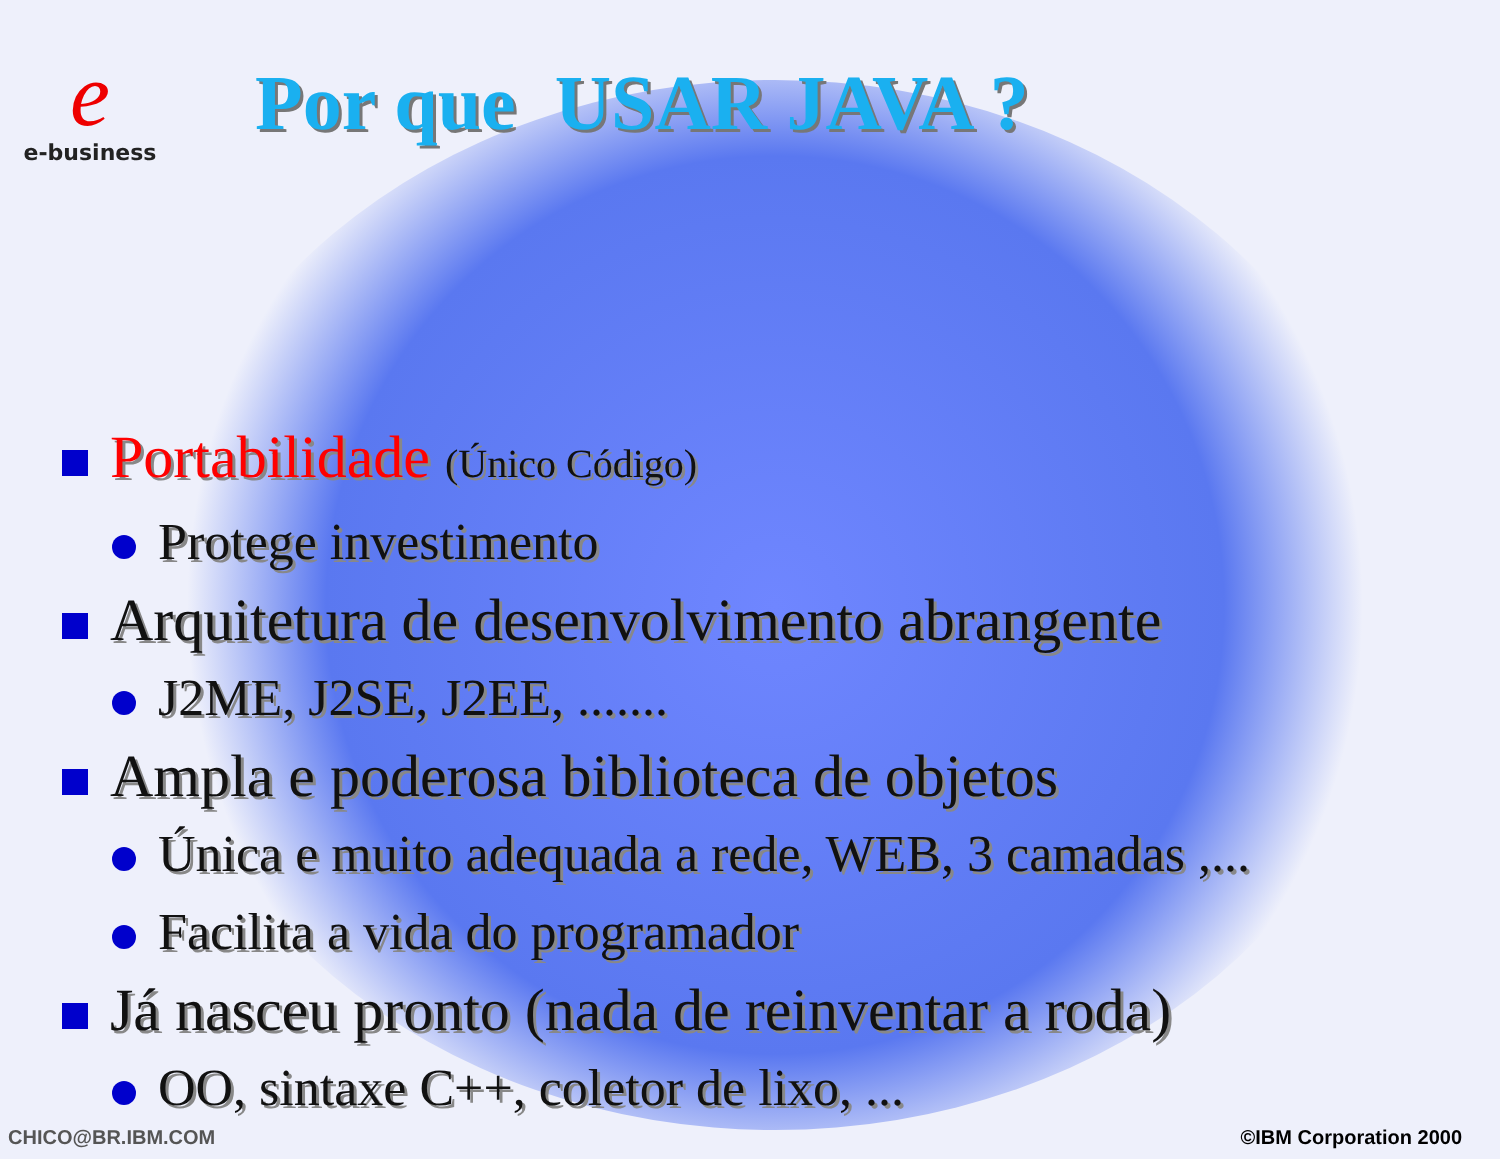e
e-business
Por que USAR JAVA ?
Portabilidade (Único Código)
Protege investimento
Arquitetura de desenvolvimento abrangente
J2ME, J2SE, J2EE, .......
Ampla e poderosa biblioteca de objetos
Única e muito adequada a rede, WEB, 3 camadas ,...
Facilita a vida do programador
Já nasceu pronto (nada de reinventar a roda)
OO, sintaxe C++, coletor de lixo, ...
CHICO@BR.IBM.COM ©IBM Corporation 2000